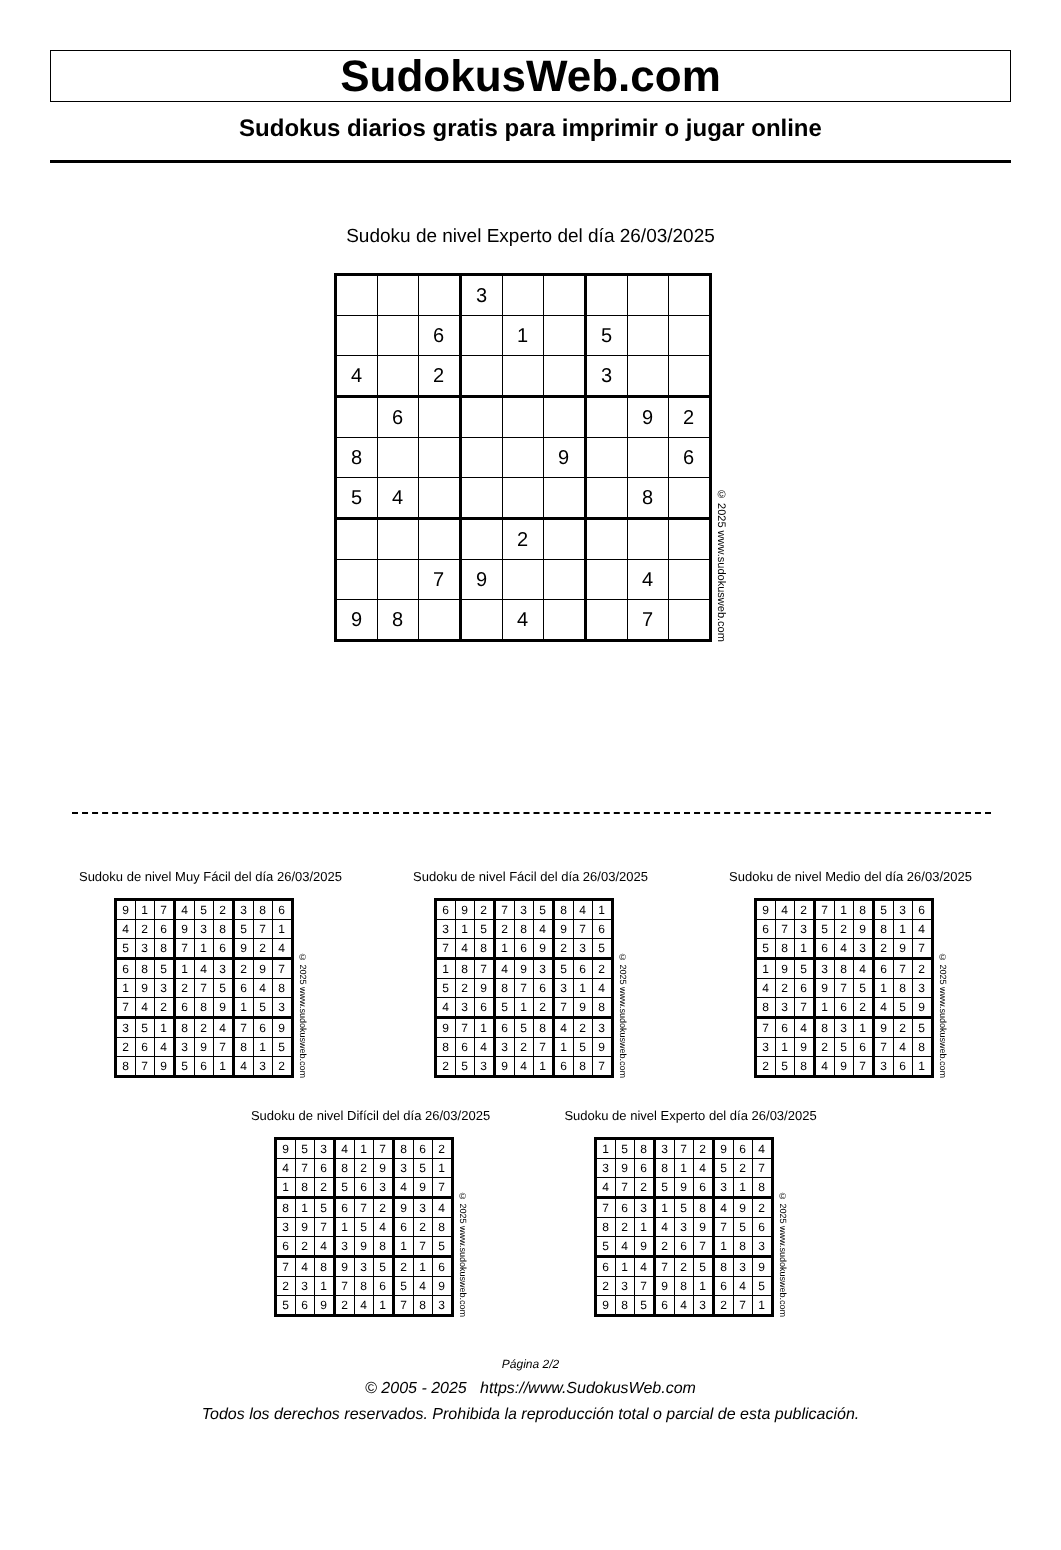SudokusWeb.com
Sudokus diarios gratis para imprimir o jugar online
Sudoku de nivel Experto del día 26/03/2025
| | | | 3 | | | | | |
| | | 6 | | 1 | | 5 | | |
| 4 | | 2 | | | | 3 | | |
| | 6 | | | | | | 9 | 2 |
| 8 | | | | | 9 | | | 6 |
| 5 | 4 | | | | | | 8 | |
| | | | | 2 | | | | |
| | | 7 | 9 | | | | 4 | |
| 9 | 8 | | | 4 | | | 7 | |
© 2025 www.sudokusweb.com
Sudoku de nivel Muy Fácil del día 26/03/2025
| 9 | 1 | 7 | 4 | 5 | 2 | 3 | 8 | 6 |
| 4 | 2 | 6 | 9 | 3 | 8 | 5 | 7 | 1 |
| 5 | 3 | 8 | 7 | 1 | 6 | 9 | 2 | 4 |
| 6 | 8 | 5 | 1 | 4 | 3 | 2 | 9 | 7 |
| 1 | 9 | 3 | 2 | 7 | 5 | 6 | 4 | 8 |
| 7 | 4 | 2 | 6 | 8 | 9 | 1 | 5 | 3 |
| 3 | 5 | 1 | 8 | 2 | 4 | 7 | 6 | 9 |
| 2 | 6 | 4 | 3 | 9 | 7 | 8 | 1 | 5 |
| 8 | 7 | 9 | 5 | 6 | 1 | 4 | 3 | 2 |
© 2025 www.sudokusweb.com
Sudoku de nivel Fácil del día 26/03/2025
| 6 | 9 | 2 | 7 | 3 | 5 | 8 | 4 | 1 |
| 3 | 1 | 5 | 2 | 8 | 4 | 9 | 7 | 6 |
| 7 | 4 | 8 | 1 | 6 | 9 | 2 | 3 | 5 |
| 1 | 8 | 7 | 4 | 9 | 3 | 5 | 6 | 2 |
| 5 | 2 | 9 | 8 | 7 | 6 | 3 | 1 | 4 |
| 4 | 3 | 6 | 5 | 1 | 2 | 7 | 9 | 8 |
| 9 | 7 | 1 | 6 | 5 | 8 | 4 | 2 | 3 |
| 8 | 6 | 4 | 3 | 2 | 7 | 1 | 5 | 9 |
| 2 | 5 | 3 | 9 | 4 | 1 | 6 | 8 | 7 |
© 2025 www.sudokusweb.com
Sudoku de nivel Medio del día 26/03/2025
| 9 | 4 | 2 | 7 | 1 | 8 | 5 | 3 | 6 |
| 6 | 7 | 3 | 5 | 2 | 9 | 8 | 1 | 4 |
| 5 | 8 | 1 | 6 | 4 | 3 | 2 | 9 | 7 |
| 1 | 9 | 5 | 3 | 8 | 4 | 6 | 7 | 2 |
| 4 | 2 | 6 | 9 | 7 | 5 | 1 | 8 | 3 |
| 8 | 3 | 7 | 1 | 6 | 2 | 4 | 5 | 9 |
| 7 | 6 | 4 | 8 | 3 | 1 | 9 | 2 | 5 |
| 3 | 1 | 9 | 2 | 5 | 6 | 7 | 4 | 8 |
| 2 | 5 | 8 | 4 | 9 | 7 | 3 | 6 | 1 |
© 2025 www.sudokusweb.com
Sudoku de nivel Difícil del día 26/03/2025
| 9 | 5 | 3 | 4 | 1 | 7 | 8 | 6 | 2 |
| 4 | 7 | 6 | 8 | 2 | 9 | 3 | 5 | 1 |
| 1 | 8 | 2 | 5 | 6 | 3 | 4 | 9 | 7 |
| 8 | 1 | 5 | 6 | 7 | 2 | 9 | 3 | 4 |
| 3 | 9 | 7 | 1 | 5 | 4 | 6 | 2 | 8 |
| 6 | 2 | 4 | 3 | 9 | 8 | 1 | 7 | 5 |
| 7 | 4 | 8 | 9 | 3 | 5 | 2 | 1 | 6 |
| 2 | 3 | 1 | 7 | 8 | 6 | 5 | 4 | 9 |
| 5 | 6 | 9 | 2 | 4 | 1 | 7 | 8 | 3 |
© 2025 www.sudokusweb.com
Sudoku de nivel Experto del día 26/03/2025
| 1 | 5 | 8 | 3 | 7 | 2 | 9 | 6 | 4 |
| 3 | 9 | 6 | 8 | 1 | 4 | 5 | 2 | 7 |
| 4 | 7 | 2 | 5 | 9 | 6 | 3 | 1 | 8 |
| 7 | 6 | 3 | 1 | 5 | 8 | 4 | 9 | 2 |
| 8 | 2 | 1 | 4 | 3 | 9 | 7 | 5 | 6 |
| 5 | 4 | 9 | 2 | 6 | 7 | 1 | 8 | 3 |
| 6 | 1 | 4 | 7 | 2 | 5 | 8 | 3 | 9 |
| 2 | 3 | 7 | 9 | 8 | 1 | 6 | 4 | 5 |
| 9 | 8 | 5 | 6 | 4 | 3 | 2 | 7 | 1 |
© 2025 www.sudokusweb.com
Página 2/2
© 2005 - 2025 https://www.SudokusWeb.com
Todos los derechos reservados. Prohibida la reproducción total o parcial de esta publicación.